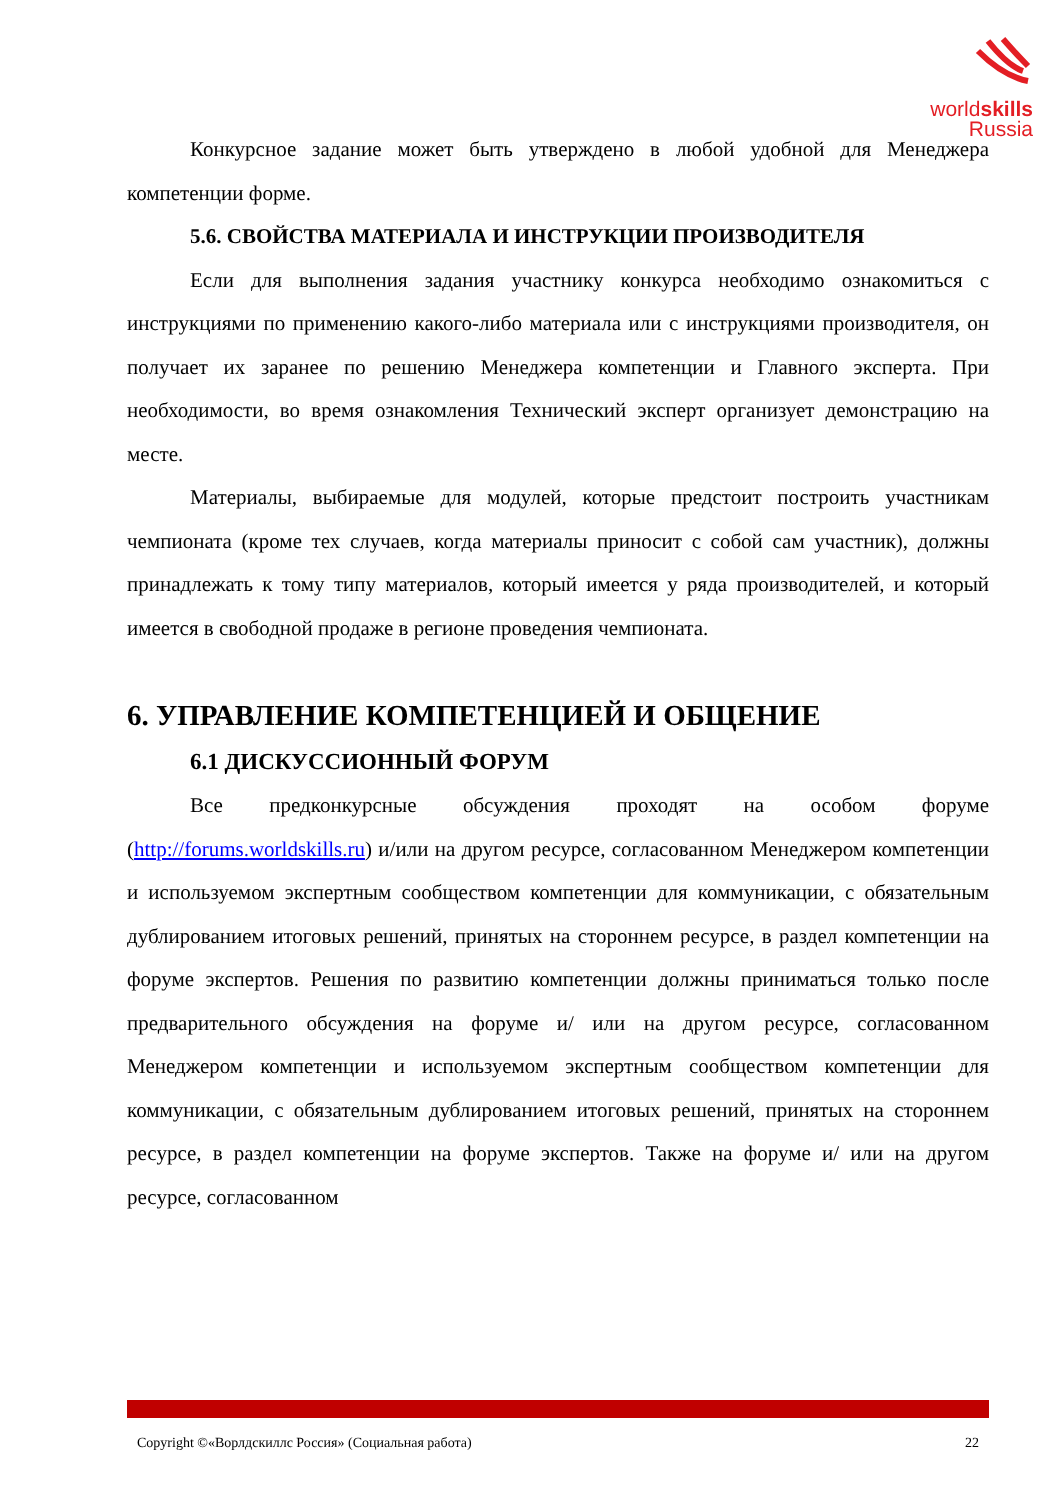worldskills
Russia
Конкурсное задание может быть утверждено в любой удобной для Менеджера компетенции форме.
5.6. СВОЙСТВА МАТЕРИАЛА И ИНСТРУКЦИИ ПРОИЗВОДИТЕЛЯ
Если для выполнения задания участнику конкурса необходимо ознакомиться с инструкциями по применению какого-либо материала или с инструкциями производителя, он получает их заранее по решению Менеджера компетенции и Главного эксперта. При необходимости, во время ознакомления Технический эксперт организует демонстрацию на месте.
Материалы, выбираемые для модулей, которые предстоит построить участникам чемпионата (кроме тех случаев, когда материалы приносит с собой сам участник), должны принадлежать к тому типу материалов, который имеется у ряда производителей, и который имеется в свободной продаже в регионе проведения чемпионата.
6. УПРАВЛЕНИЕ КОМПЕТЕНЦИЕЙ И ОБЩЕНИЕ
6.1 ДИСКУССИОННЫЙ ФОРУМ
Все предконкурсные обсуждения проходят на особом форуме (http://forums.worldskills.ru) и/или на другом ресурсе, согласованном Менеджером компетенции и используемом экспертным сообществом компетенции для коммуникации, с обязательным дублированием итоговых решений, принятых на стороннем ресурсе, в раздел компетенции на форуме экспертов. Решения по развитию компетенции должны приниматься только после предварительного обсуждения на форуме и/ или на другом ресурсе, согласованном Менеджером компетенции и используемом экспертным сообществом компетенции для коммуникации, с обязательным дублированием итоговых решений, принятых на стороннем ресурсе, в раздел компетенции на форуме экспертов. Также на форуме и/ или на другом ресурсе, согласованном
Copyright ©«Ворлдскиллс Россия» (Социальная работа) 22